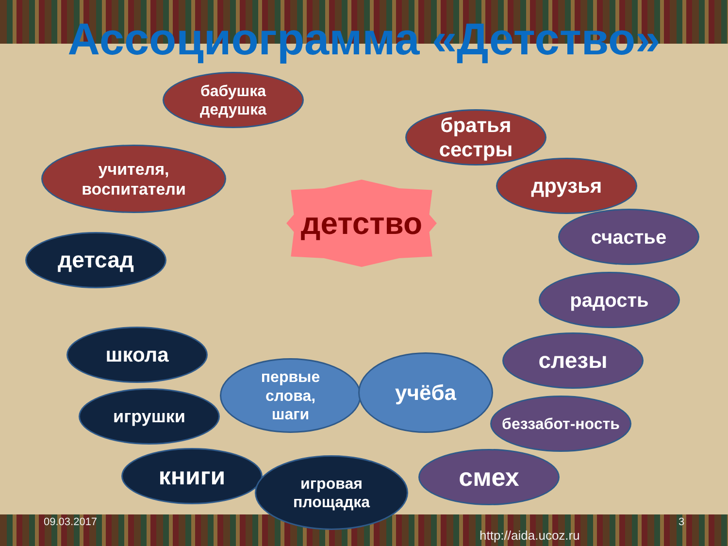Ассоциограмма «Детство»
бабушка
дедушка
братья
сестры
учителя,
воспитатели
детство
друзья
счастье
детсад
радость
школа слезы
первые
слова,
шаги
учёба
игрушки беззабот-ность
книги
игровая
площадка
смех
09.03.2017 3
http://aida.ucoz.ru